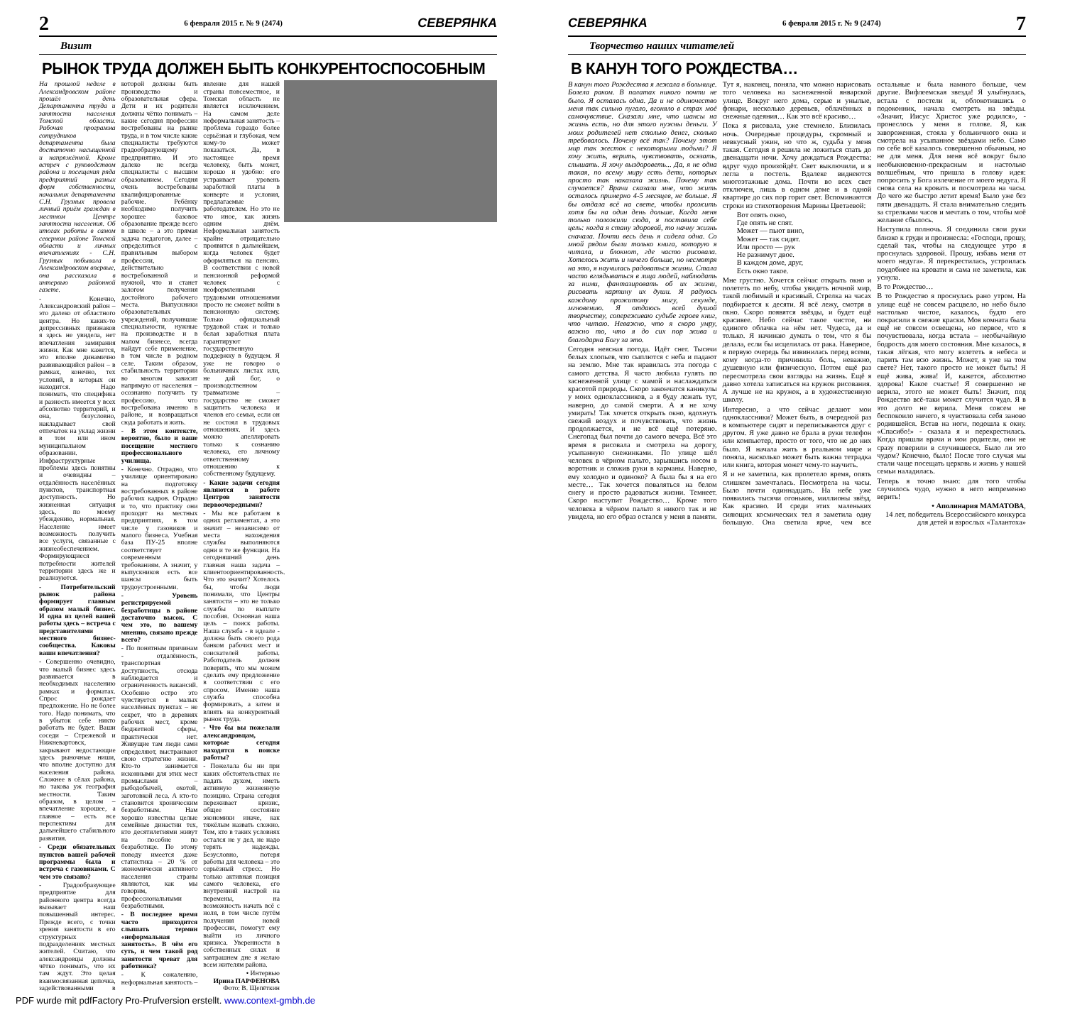2 6 февраля 2015 г. № 9 (2474) СЕВЕРЯНКА
Визит
РЫНОК ТРУДА ДОЛЖЕН БЫТЬ КОНКУРЕНТОСПОСОБНЫМ
На прошлой неделе в Александровском районе прошёл день Департамента труда и занятости населения Томской области. Рабочая программа сотрудников департамента была достаточно насыщенной и напряжённой. Кроме встреч с руководством района и посещения ряда предприятий разных форм собственности, начальник департамента С.Н. Грузных провела личный приём граждан в местном Центре занятости населения. Об итогах работы в самом северном районе Томской области и личных впечатлениях - С.Н. Грузных побывала в Александровском впервые, она рассказала в интервью районной газете.
- Конечно, Александровский район – это далеко от областного центра. Но каких-то депрессивных признаков я здесь не увидела, нет впечатления замирания жизни. Как мне кажется, это вполне динамично развивающийся район – в рамках, конечно, тех условий, в которых он находится. Надо понимать, что специфика и разность имеется у всех абсолютно территорий, и она, безусловно, накладывает свой отпечаток на уклад жизни в том или ином муниципальном образовании. Инфраструктурные проблемы здесь понятны и очевидны – отдалённость населённых пунктов, транспортная доступность. Но жизненная ситуация здесь, по моему убеждению, нормальная. Население имеет возможность получить все услуги, связанные с жизнеобеспечением. Формирующиеся потребности жителей территории здесь же и реализуются.
- Потребительский рынок района формирует главным образом малый бизнес. И одна из целей вашей работы здесь – встреча с представителями местного бизнес-сообщества. Каковы ваши впечатления?
- Совершенно очевидно, что малый бизнес здесь развивается в необходимых населению рамках и форматах. Спрос рождает предложение. Но не более того. Надо понимать, что в убыток себе никто работать не будет. Ваши соседи – Стрежевой и Нижневартовск, закрывают недостающие здесь рыночные ниши, что вполне доступно для населения района. Сложнее в сёлах района, но такова уж география местности. Таким образом, в целом – впечатление хорошее, а главное – есть все перспективы для дальнейшего стабильного развития.
- Среди обязательных пунктов вашей рабочей программы была и встреча с газовиками. С чем это связано?
- Градообразующее предприятие для районного центра всегда вызывает наш повышенный интерес. Прежде всего, с точки зрения занятости в его структурных подразделениях местных жителей. Считаю, что александровцы должны чётко понимать, что их там ждут. Это целая взаимосвязанная цепочка, задействованными в которой должны быть производство и образовательная сфера. Дети и их родители должны чётко понимать – какие сегодня профессии востребованы на рынке труда, и в том числе какие специалисты требуются градообразующему предприятию. И это далеко не всегда специалисты с высшим образованием. Сегодня очень востребованы квалифицированные рабочие. Ребёнку необходимо получить хорошее базовое образование прежде всего в школе – а это прямая задача педагогов, далее – определиться с правильным выбором профессии, действительно востребованной и нужной, что и станет залогом получения достойного рабочего места. Выпускники образовательных учреждений, получившие специальности, нужные на производстве и в малом бизнесе, всегда найдут себе применение, в том числе в родном селе. Таким образом, стабильность территории во многом зависит напрямую от населения – осознанно получить ту профессию, что востребована именно в районе, и возвращаться сюда работать и жить.
- В этом контексте, вероятно, было и ваше посещение местного профессионального училища.
- Конечно. Отрадно, что училище ориентировано на подготовку востребованных в районе рабочих кадров. Отрадно и то, что практику они проходят на местных предприятиях, в том числе у газовиков и малого бизнеса. Учебная база ПУ-25 вполне соответствует современным требованиям. А значит, у выпускников есть все шансы быть трудоустроенными.
- Уровень регистрируемой безработицы в районе достаточно высок. С чем это, по вашему мнению, связано прежде всего?
- По понятным причинам - отдалённость, транспортная доступность, отсюда наблюдается и ограниченность вакансий. Особенно остро это чувствуется в малых населённых пунктах – не секрет, что в деревнях рабочих мест, кроме бюджетной сферы, практически нет. Живущие там люди сами определяют, выстраивают свою стратегию жизни. Кто-то занимается исконными для этих мест промыслами – рыбодобычей, охотой, заготовкой леса. А кто-то становится хроническим безработным. Нам хорошо известны целые семейные династии тех, кто десятилетиями живут на пособие по безработице. По этому поводу имеется даже статистика – 20 % от экономически активного населения страны являются, как мы говорим, профессиональными безработными.
- В последнее время часто приходится слышать термин «неформальная занятость». В чём его суть, и чем такой род занятости чреват для работника?
- К сожалению, неформальная занятость – явление для нашей страны повсеместное, и Томская область не является исключением. На самом деле неформальная занятость – проблема гораздо более серьёзная и глубокая, чем кому-то может показаться. Да, в настоящее время человеку, быть может, хорошо и удобно: его устраивает уровень заработной платы в конверте и условия, предлагаемые работодателем. Но это не что иное, как жизнь одним днём. Неформальная занятость крайне отрицательно проявится в дальнейшем, когда человек будет оформляться на пенсию. В соответствии с новой пенсионной реформой человек с неоформленными трудовыми отношениями просто не сможет войти в пенсионную систему. Только официальный трудовой стаж и только белая заработная плата гарантируют государственную поддержку в будущем. Я уже не говорю о больничных листах или, не дай бог, о производственном травматизме – государство не сможет защитить человека и членов его семьи, если он не состоял в трудовых отношениях. И здесь можно апеллировать только к сознанию человека, его личному ответственному отношению к собственному будущему.
- Какие задачи сегодня являются в работе Центров занятости первоочередными?
- Мы все работаем в одних регламентах, а это значит – независимо от места нахождения службы выполняются одни и те же функции. На сегодняшний день главная наша задача – клиентоориентированность. Что это значит? Хотелось бы, чтобы люди понимали, что Центры занятости – это не только службы по выплате пособия. Основная наша цель – поиск работы. Наша служба - в идеале - должна быть своего рода банком рабочих мест и соискателей работы. Работодатель должен поверить, что мы можем сделать ему предложение в соответствии с его спросом. Именно наша служба способна формировать, а затем и влиять на конкурентный рынок труда.
- Что бы вы пожелали александровцам, которые сегодня находятся в поиске работы?
- Пожелала бы ни при каких обстоятельствах не падать духом, иметь активную жизненную позицию. Страна сегодня переживает кризис, общее состояние экономики иначе, как тяжёлым назвать сложно. Тем, кто в таких условиях остался не у дел, не надо терять надежды. Безусловно, потеря работы для человека – это серьёзный стресс. Но только активная позиция самого человека, его внутренний настрой на перемены, на возможность начать всё с ноля, в том числе путём получения новой профессии, помогут ему выйти из личного кризиса. Уверенности в собственных силах и завтрашнем дне я желаю всем жителям района.
• Интервью
Ирина ПАРФЕНОВА
Фото: В. Щепёткин
СЕВЕРЯНКА 6 февраля 2015 г. № 9 (2474) 7
Творчество наших читателей
В КАНУН ТОГО РОЖДЕСТВА…
В канун того Рождества я лежала в больнице. Болела раком. В палатах никого почти не было. Я осталась одна. Да и не одиночество меня так сильно пугало, вгоняло в страх моё самочувствие. Сказали мне, что шансы на жизнь есть, но для этого нужны деньги. У моих родителей нет столько денег, сколько требовалось. Почему всё так? Почему этот мир так жесток с некоторыми людьми? Я хочу жить, верить, чувствовать, осязать, слышать. Я хочу выздороветь... Да, я не одна такая, по всему миру есть дети, которых просто так наказала жизнь. Почему так случается? Врачи сказали мне, что жить осталось примерно 4-5 месяцев, не больше. Я бы отдала всё на свете, чтобы прожить хотя бы на один день дольше. Когда меня только положили сюда, я поставила себе цель: когда я стану здоровой, то начну жизнь сначала. Почти весь день я сидела одна. Со мной рядом были только книга, которую я читала, и блокнот, где часто рисовала. Хотелось жить и ничего больше, но несмотря на это, я научилась радоваться жизни. Стала часто вглядываться в лица людей, наблюдать за ними, фантазировать об их жизни, рисовать картину их души. Я радуюсь каждому прожитому мигу, секунде, мгновению. Я отдаюсь всей душой творчеству, сопереживаю судьбе героев книг, что читаю. Неважно, что я скоро умру, важно то, что я до сих пор жива и благодарна Богу за это.
Сегодня неясная погода. Идёт снег. Тысячи белых хлопьев, что сыплются с неба и падают на землю. Мне так нравилась эта погода с самого детства. Я часто любила гулять по заснеженной улице с мамой и наслаждаться красотой природы. Скоро закончатся каникулы у моих одноклассников, а я буду лежать тут, наверно, до самой смерти. А я не хочу умирать! Так хочется открыть окно, вдохнуть свежий воздух и почувствовать, что жизнь продолжается, и не всё ещё потеряно. Снегопад был почти до самого вечера. Всё это время я рисовала и смотрела на дорогу, усыпанную снежинками. По улице шёл человек в чёрном пальто, зарывшись носом в воротник и сложив руки в карманы. Наверно, ему холодно и одиноко? А была бы я на его месте… Так хочется поваляться на белом снегу и просто радоваться жизни. Темнеет. Скоро наступит Рождество… Кроме того человека в чёрном пальто я никого так и не увидела, но его образ остался у меня в памяти. Тут я, наконец, поняла, что можно нарисовать того человека на заснеженной январской улице. Вокруг него дома, серые и унылые, фонари, несколько деревьев, облачённых в снежные одеяния… Как это всё красиво…
Пока я рисовала, уже стемнело. Близилась ночь. Очередные процедуры, скромный и невкусный ужин, но что ж, судьба у меня такая. Сегодня я решила не ложиться спать до двенадцати ночи. Хочу дождаться Рождества: вдруг чудо произойдёт. Свет выключили, и я легла в постель. Вдалеке виднеются многоэтажные дома. Почти во всех свет отключен, лишь в одном доме и в одной квартире до сих пор горит свет. Вспоминаются строки из стихотворения Марины Цветаевой:
Вот опять окно,
Где опять не спят.
Может — пьют вино,
Может — так сидят.
Или просто — рук
Не разнимут двое.
В каждом доме, друг,
Есть окно такое.
Мне грустно. Хочется сейчас открыть окно и полететь по небу, чтобы увидеть ночной мир, такой любимый и красивый. Стрелка на часах подбирается к десяти. Я всё лежу, смотря в окно. Скоро появятся звёзды, и будет ещё красивее. Небо сейчас такое чистое, ни единого облачка на нём нет. Чудеса, да и только. Я начинаю думать о том, что я бы делала, если бы исцелилась от рака. Наверное, в первую очередь бы извинилась перед всеми, кому когда-то причинила боль, неважно, душевную или физическую. Потом ещё раз пересмотрела свои взгляды на жизнь. Ещё я давно хотела записаться на кружок рисования. А лучше не на кружок, а в художественную школу.
Интересно, а что сейчас делают мои одноклассники? Может быть, в очередной раз в компьютере сидят и переписываются друг с другом. Я уже давно не брала в руки телефон или компьютер, просто от того, что не до них было. Я начала жить в реальном мире и поняла, насколько может быть важна тетрадка или книга, которая может чему-то научить.
Я и не заметила, как пролетело время, опять слишком замечталась. Посмотрела на часы. Было почти одиннадцать. На небе уже появились тысячи огоньков, миллионы звёзд. Как красиво. И среди этих маленьких сияющих космических тел я заметила одну большую. Она светила ярче, чем все остальные и была намного больше, чем другие. Вифлеемская звезда! Я улыбнулась, встала с постели и, облокотившись о подоконник, начала смотреть на звёзды. «Значит, Иисус Христос уже родился», - пронеслось у меня в голове. Я, как завороженная, стояла у больничного окна и смотрела на усыпанное звёздами небо. Само по себе всё казалось совершенно обычным, но не для меня. Для меня всё вокруг было необыкновенно-прекрасным и настолько волшебным, что пришла в голову идея: попросить у Бога излечение от моего недуга. Я снова села на кровать и посмотрела на часы. До чего же быстро летит время! Было уже без пяти двенадцать. Я стала внимательно следить за стрелками часов и мечтать о том, чтобы моё желание сбылось.
Наступила полночь. Я соединила свои руки близко к груди и произнесла: «Господи, прошу, сделай так, чтобы на следующее утро я проснулась здоровой. Прошу, избавь меня от моего недуга». Я перекрестилась, устроилась поудобнее на кровати и сама не заметила, как уснула.
В то Рождество…
В то Рождество я проснулась рано утром. На улице ещё не совсем расцвело, но небо было настолько чистое, казалось, будто его покрасили в свежие краски. Моя комната была ещё не совсем освещена, но первое, что я почувствовала, когда встала – необычайную бодрость для моего состояния. Мне казалось, я такая лёгкая, что могу взлететь в небеса и парить там всю жизнь. Может, я уже на том свете? Нет, такого просто не может быть! Я ещё жива, жива! И, кажется, абсолютно здорова! Какое счастье! Я совершенно не верила, этого не может быть! Значит, под Рождество всё-таки может случится чудо. Я в это долго не верила. Меня совсем не беспокоило ничего, я чувствовала себя заново родившейся. Встав на ноги, подошла к окну. «Спасибо!» - сказала я и перекрестилась. Когда пришли врачи и мои родители, они не сразу поверили в случившееся. Было ли это чудом? Конечно, было! После того случая мы стали чаще посещать церковь и жизнь у нашей семьи наладилась.
Теперь я точно знаю: для того чтобы случилось чудо, нужно в него непременно верить!
• Аполинария МАМАТОВА,
14 лет, победитель Всероссийского конкурса для детей и взрослых «Талантоха»
PDF wurde mit pdfFactory Pro-Prufversion erstellt. www.context-gmbh.de